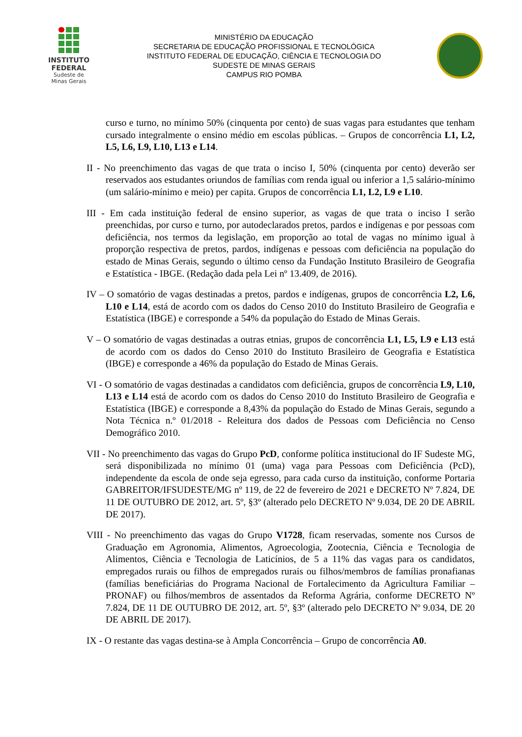INSTITUTO
FEDERAL
Sudeste de
Minas Gerais
MINISTÉRIO DA EDUCAÇÃO
SECRETARIA DE EDUCAÇÃO PROFISSIONAL E TECNOLÓGICA
INSTITUTO FEDERAL DE EDUCAÇÃO, CIÊNCIA E TECNOLOGIA DO
SUDESTE DE MINAS GERAIS
CAMPUS RIO POMBA
curso e turno, no mínimo 50% (cinquenta por cento) de suas vagas para estudantes que tenham cursado integralmente o ensino médio em escolas públicas. – Grupos de concorrência L1, L2, L5, L6, L9, L10, L13 e L14.
II - No preenchimento das vagas de que trata o inciso I, 50% (cinquenta por cento) deverão ser reservados aos estudantes oriundos de famílias com renda igual ou inferior a 1,5 salário-mínimo (um salário-mínimo e meio) per capita. Grupos de concorrência L1, L2, L9 e L10.
III - Em cada instituição federal de ensino superior, as vagas de que trata o inciso I serão preenchidas, por curso e turno, por autodeclarados pretos, pardos e indígenas e por pessoas com deficiência, nos termos da legislação, em proporção ao total de vagas no mínimo igual à proporção respectiva de pretos, pardos, indígenas e pessoas com deficiência na população do estado de Minas Gerais, segundo o último censo da Fundação Instituto Brasileiro de Geografia e Estatística - IBGE. (Redação dada pela Lei nº 13.409, de 2016).
IV – O somatório de vagas destinadas a pretos, pardos e indígenas, grupos de concorrência L2, L6, L10 e L14, está de acordo com os dados do Censo 2010 do Instituto Brasileiro de Geografia e Estatística (IBGE) e corresponde a 54% da população do Estado de Minas Gerais.
V – O somatório de vagas destinadas a outras etnias, grupos de concorrência L1, L5, L9 e L13 está de acordo com os dados do Censo 2010 do Instituto Brasileiro de Geografia e Estatística (IBGE) e corresponde a 46% da população do Estado de Minas Gerais.
VI - O somatório de vagas destinadas a candidatos com deficiência, grupos de concorrência L9, L10, L13 e L14 está de acordo com os dados do Censo 2010 do Instituto Brasileiro de Geografia e Estatística (IBGE) e corresponde a 8,43% da população do Estado de Minas Gerais, segundo a Nota Técnica n.º 01/2018 - Releitura dos dados de Pessoas com Deficiência no Censo Demográfico 2010.
VII - No preenchimento das vagas do Grupo PcD, conforme política institucional do IF Sudeste MG, será disponibilizada no mínimo 01 (uma) vaga para Pessoas com Deficiência (PcD), independente da escola de onde seja egresso, para cada curso da instituição, conforme Portaria GABREITOR/IFSUDESTE/MG nº 119, de 22 de fevereiro de 2021 e DECRETO Nº 7.824, DE 11 DE OUTUBRO DE 2012, art. 5º, §3º (alterado pelo DECRETO Nº 9.034, DE 20 DE ABRIL DE 2017).
VIII - No preenchimento das vagas do Grupo V1728, ficam reservadas, somente nos Cursos de Graduação em Agronomia, Alimentos, Agroecologia, Zootecnia, Ciência e Tecnologia de Alimentos, Ciência e Tecnologia de Laticínios, de 5 a 11% das vagas para os candidatos, empregados rurais ou filhos de empregados rurais ou filhos/membros de famílias pronafianas (famílias beneficiárias do Programa Nacional de Fortalecimento da Agricultura Familiar – PRONAF) ou filhos/membros de assentados da Reforma Agrária, conforme DECRETO Nº 7.824, DE 11 DE OUTUBRO DE 2012, art. 5º, §3º (alterado pelo DECRETO Nº 9.034, DE 20 DE ABRIL DE 2017).
IX - O restante das vagas destina-se à Ampla Concorrência – Grupo de concorrência A0.